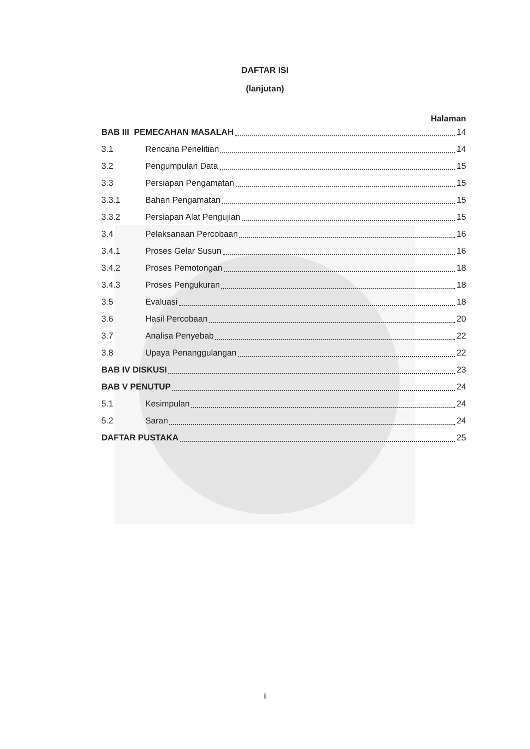DAFTAR ISI
(lanjutan)
Halaman
BAB III PEMECAHAN MASALAH 14
3.1 Rencana Penelitian 14
3.2 Pengumpulan Data 15
3.3 Persiapan Pengamatan 15
3.3.1 Bahan Pengamatan 15
3.3.2 Persiapan Alat Pengujian 15
3.4 Pelaksanaan Percobaan 16
3.4.1 Proses Gelar Susun 16
3.4.2 Proses Pemotongan 18
3.4.3 Proses Pengukuran 18
3.5 Evaluasi 18
3.6 Hasil Percobaan 20
3.7 Analisa Penyebab 22
3.8 Upaya Penanggulangan 22
BAB IV DISKUSI 23
BAB V PENUTUP 24
5.1 Kesimpulan 24
5.2 Saran 24
DAFTAR PUSTAKA 25
ii